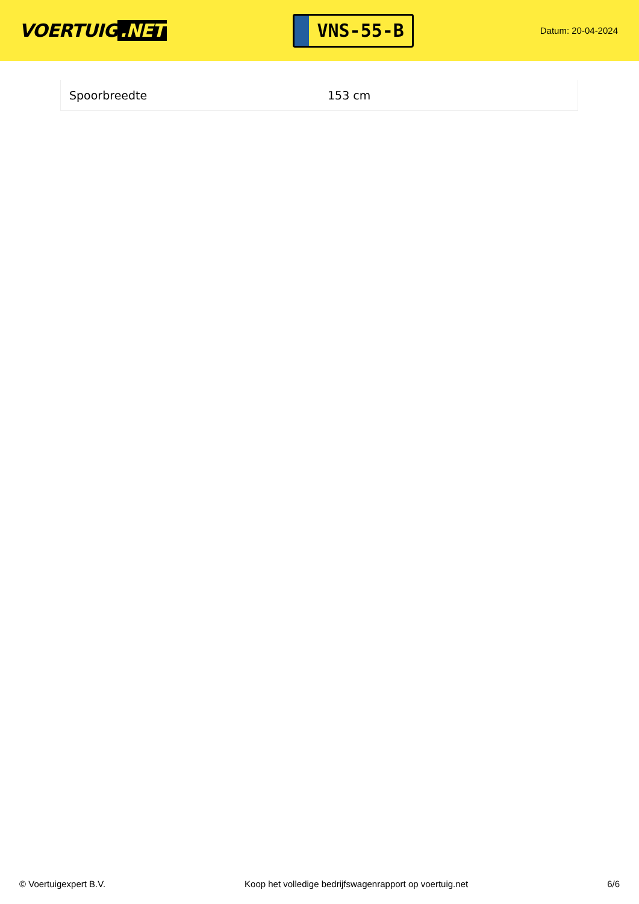VOERTUIG.NET
VNS-55-B
Datum: 20-04-2024
| Spoorbreedte | 153 cm |
© Voertuigexpert B.V. Koop het volledige bedrijfswagenrapport op voertuig.net 6/6